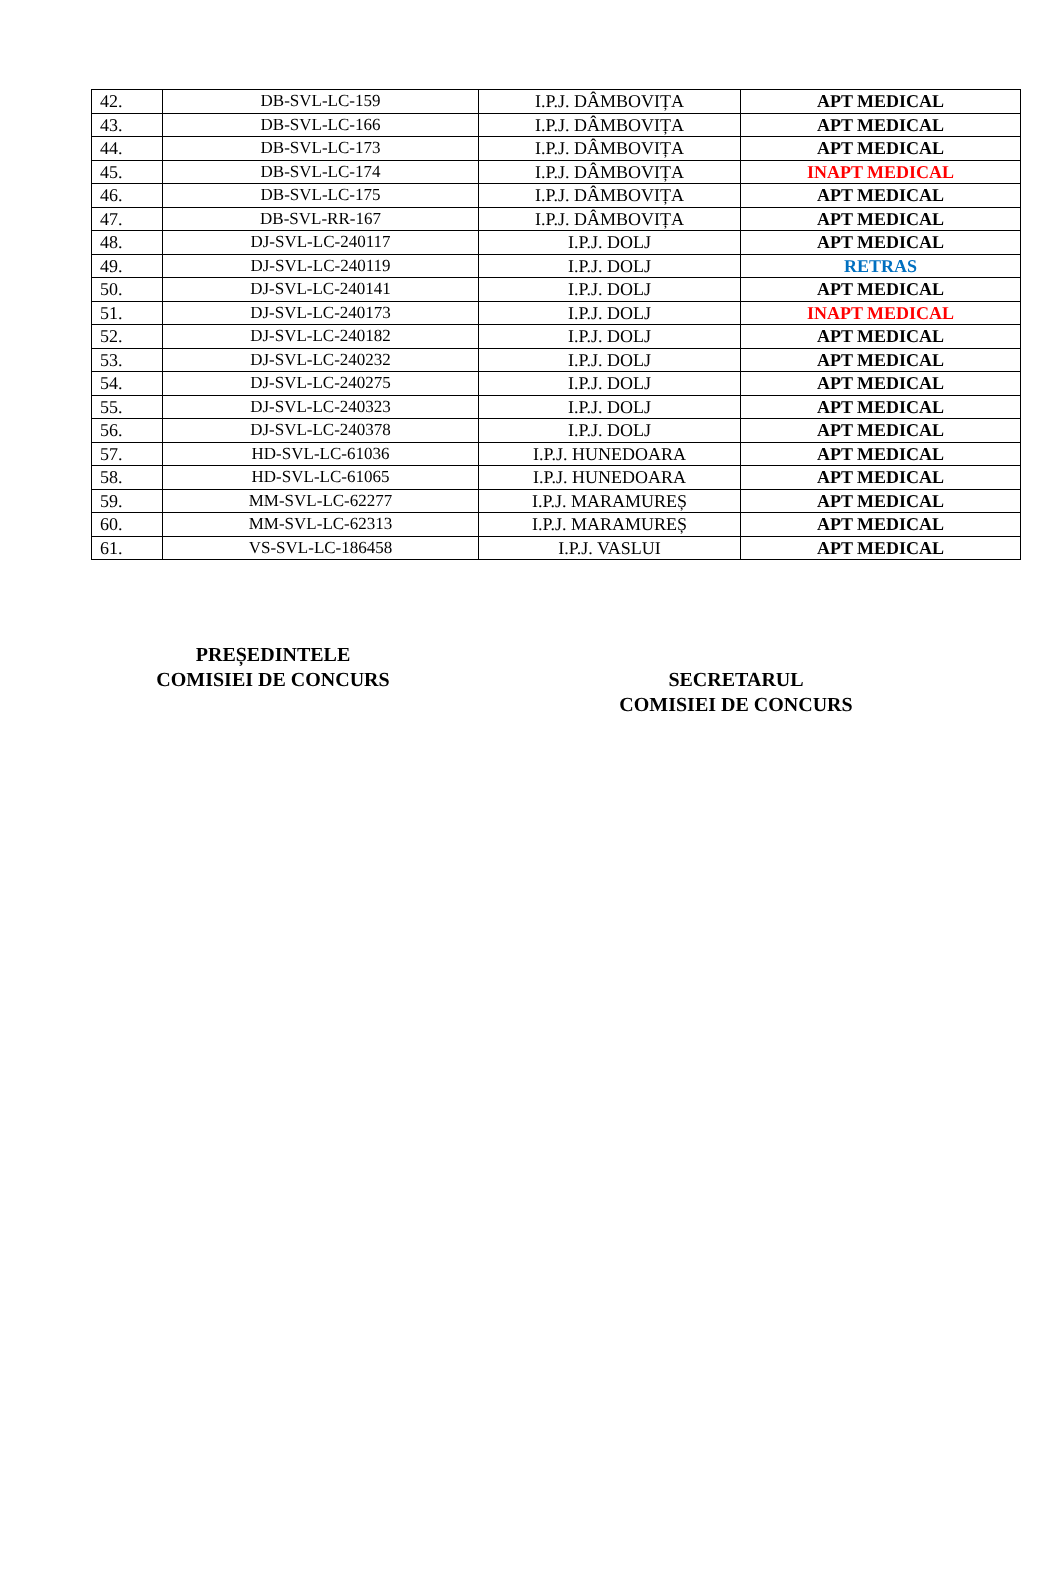| 42. | DB-SVL-LC-159 | I.P.J. DÂMBOVIȚA | APT MEDICAL |
| 43. | DB-SVL-LC-166 | I.P.J. DÂMBOVIȚA | APT MEDICAL |
| 44. | DB-SVL-LC-173 | I.P.J. DÂMBOVIȚA | APT MEDICAL |
| 45. | DB-SVL-LC-174 | I.P.J. DÂMBOVIȚA | INAPT MEDICAL |
| 46. | DB-SVL-LC-175 | I.P.J. DÂMBOVIȚA | APT MEDICAL |
| 47. | DB-SVL-RR-167 | I.P.J. DÂMBOVIȚA | APT MEDICAL |
| 48. | DJ-SVL-LC-240117 | I.P.J. DOLJ | APT MEDICAL |
| 49. | DJ-SVL-LC-240119 | I.P.J. DOLJ | RETRAS |
| 50. | DJ-SVL-LC-240141 | I.P.J. DOLJ | APT MEDICAL |
| 51. | DJ-SVL-LC-240173 | I.P.J. DOLJ | INAPT MEDICAL |
| 52. | DJ-SVL-LC-240182 | I.P.J. DOLJ | APT MEDICAL |
| 53. | DJ-SVL-LC-240232 | I.P.J. DOLJ | APT MEDICAL |
| 54. | DJ-SVL-LC-240275 | I.P.J. DOLJ | APT MEDICAL |
| 55. | DJ-SVL-LC-240323 | I.P.J. DOLJ | APT MEDICAL |
| 56. | DJ-SVL-LC-240378 | I.P.J. DOLJ | APT MEDICAL |
| 57. | HD-SVL-LC-61036 | I.P.J. HUNEDOARA | APT MEDICAL |
| 58. | HD-SVL-LC-61065 | I.P.J. HUNEDOARA | APT MEDICAL |
| 59. | MM-SVL-LC-62277 | I.P.J. MARAMUREȘ | APT MEDICAL |
| 60. | MM-SVL-LC-62313 | I.P.J. MARAMUREȘ | APT MEDICAL |
| 61. | VS-SVL-LC-186458 | I.P.J. VASLUI | APT MEDICAL |
PREȘEDINTELE
COMISIEI DE CONCURS
SECRETARUL
COMISIEI DE CONCURS